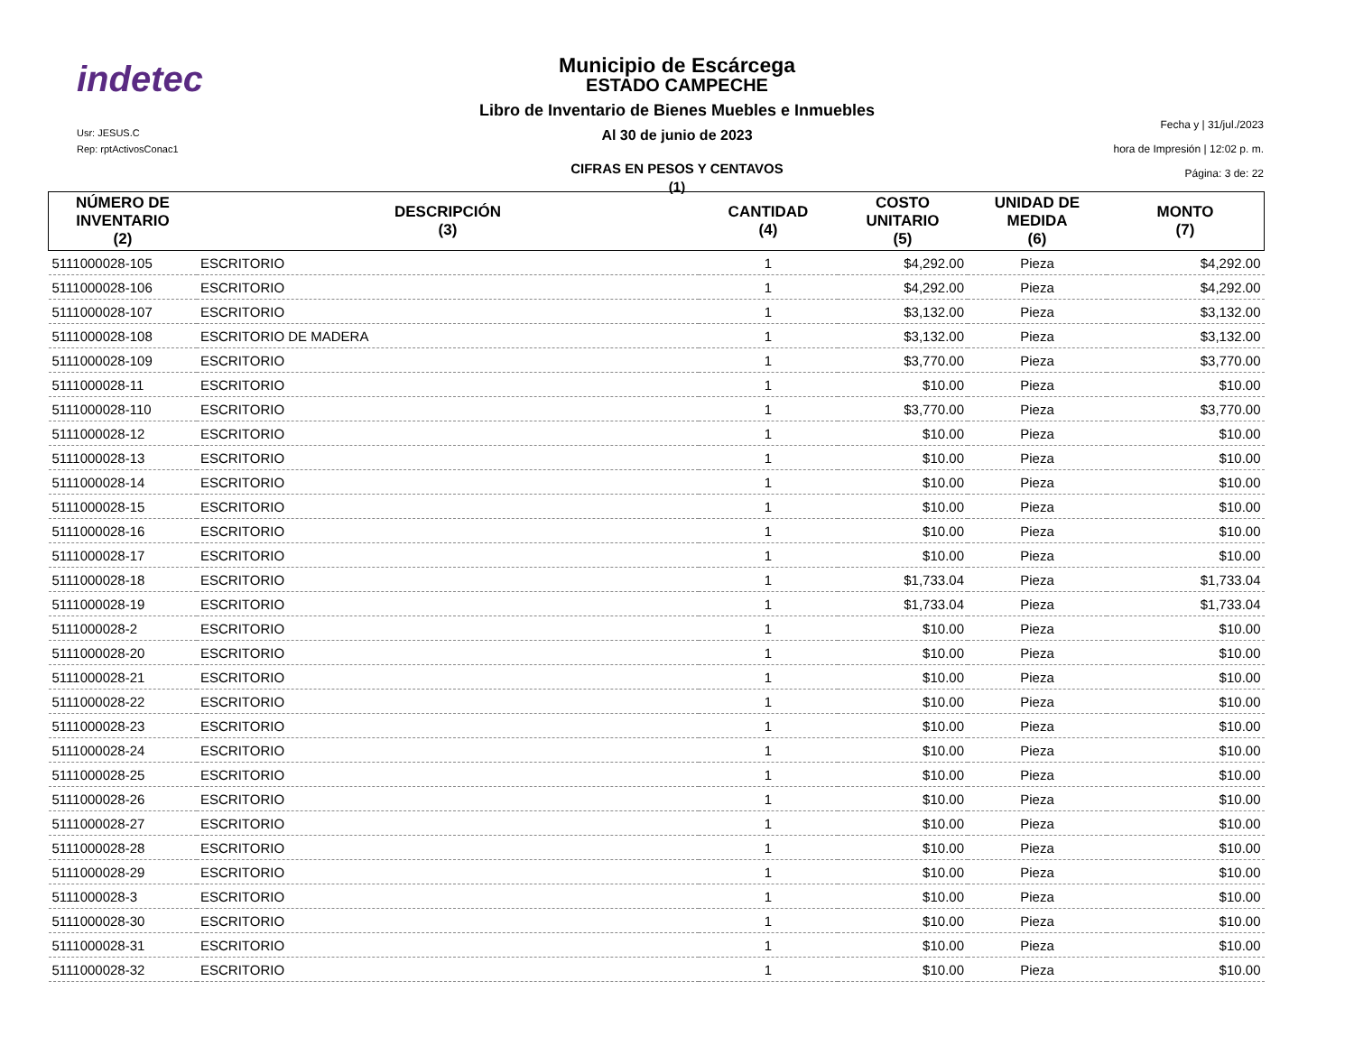indetec
Usr: JESUS.C
Rep: rptActivosConac1
Fecha y | 31/jul./2023
hora de Impresión | 12:02 p. m.
Página: 3 de: 22
Municipio de Escárcega
ESTADO CAMPECHE
Libro de Inventario de Bienes Muebles e Inmuebles
Al 30 de junio de 2023
CIFRAS EN PESOS Y CENTAVOS
(1)
| NÚMERO DE INVENTARIO (2) | DESCRIPCIÓN (3) | CANTIDAD (4) | COSTO UNITARIO (5) | UNIDAD DE MEDIDA (6) | MONTO (7) |
| --- | --- | --- | --- | --- | --- |
| 5111000028-105 | ESCRITORIO | 1 | $4,292.00 | Pieza | $4,292.00 |
| 5111000028-106 | ESCRITORIO | 1 | $4,292.00 | Pieza | $4,292.00 |
| 5111000028-107 | ESCRITORIO | 1 | $3,132.00 | Pieza | $3,132.00 |
| 5111000028-108 | ESCRITORIO DE MADERA | 1 | $3,132.00 | Pieza | $3,132.00 |
| 5111000028-109 | ESCRITORIO | 1 | $3,770.00 | Pieza | $3,770.00 |
| 5111000028-11 | ESCRITORIO | 1 | $10.00 | Pieza | $10.00 |
| 5111000028-110 | ESCRITORIO | 1 | $3,770.00 | Pieza | $3,770.00 |
| 5111000028-12 | ESCRITORIO | 1 | $10.00 | Pieza | $10.00 |
| 5111000028-13 | ESCRITORIO | 1 | $10.00 | Pieza | $10.00 |
| 5111000028-14 | ESCRITORIO | 1 | $10.00 | Pieza | $10.00 |
| 5111000028-15 | ESCRITORIO | 1 | $10.00 | Pieza | $10.00 |
| 5111000028-16 | ESCRITORIO | 1 | $10.00 | Pieza | $10.00 |
| 5111000028-17 | ESCRITORIO | 1 | $10.00 | Pieza | $10.00 |
| 5111000028-18 | ESCRITORIO | 1 | $1,733.04 | Pieza | $1,733.04 |
| 5111000028-19 | ESCRITORIO | 1 | $1,733.04 | Pieza | $1,733.04 |
| 5111000028-2 | ESCRITORIO | 1 | $10.00 | Pieza | $10.00 |
| 5111000028-20 | ESCRITORIO | 1 | $10.00 | Pieza | $10.00 |
| 5111000028-21 | ESCRITORIO | 1 | $10.00 | Pieza | $10.00 |
| 5111000028-22 | ESCRITORIO | 1 | $10.00 | Pieza | $10.00 |
| 5111000028-23 | ESCRITORIO | 1 | $10.00 | Pieza | $10.00 |
| 5111000028-24 | ESCRITORIO | 1 | $10.00 | Pieza | $10.00 |
| 5111000028-25 | ESCRITORIO | 1 | $10.00 | Pieza | $10.00 |
| 5111000028-26 | ESCRITORIO | 1 | $10.00 | Pieza | $10.00 |
| 5111000028-27 | ESCRITORIO | 1 | $10.00 | Pieza | $10.00 |
| 5111000028-28 | ESCRITORIO | 1 | $10.00 | Pieza | $10.00 |
| 5111000028-29 | ESCRITORIO | 1 | $10.00 | Pieza | $10.00 |
| 5111000028-3 | ESCRITORIO | 1 | $10.00 | Pieza | $10.00 |
| 5111000028-30 | ESCRITORIO | 1 | $10.00 | Pieza | $10.00 |
| 5111000028-31 | ESCRITORIO | 1 | $10.00 | Pieza | $10.00 |
| 5111000028-32 | ESCRITORIO | 1 | $10.00 | Pieza | $10.00 |